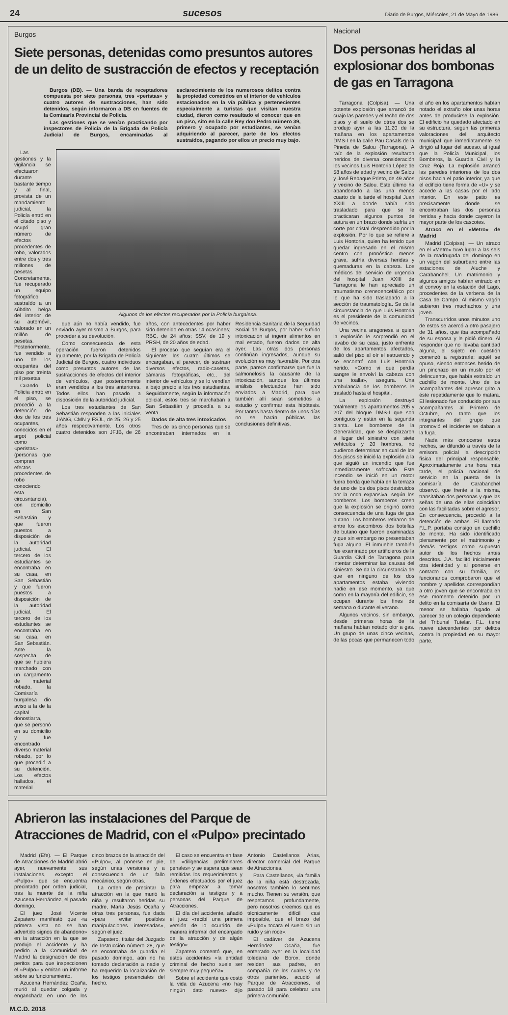24 sucesos Diario de Burgos, Miércoles, 21 de Mayo de 1986
Burgos
Siete personas, detenidas como presuntos autores de un delito de sustracción de efectos y receptación
Burgos (DB). — Una banda de receptadores compuesta por siete personas, tres «peristas» y cuatro autores de sustracciones, han sido detenidos, según informaron a DB en fuentes de la Comisaría Provincial de Policía.
Las gestiones que se venían practicando por inspectores de Policía de la Brigada de Policía Judicial de Burgos, encaminadas al esclarecimiento de los numerosos delitos contra la propiedad cometidos en el interior de vehículos estacionados en la vía pública y pertenecientes especialmente a turistas que visitan nuestra ciudad, dieron como resultado el conocer que en un piso, sito en la calle Rey don Pedro número 39, primero y ocupado por estudiantes, se venían adquiriendo al parecer, parte de los efectos sustraidos, pagando por ellos un precio muy bajo.
Las gestiones y la vigilancia se efectuaron durante bastante tiempo y al final, provista de un mandamiento judicial, la Policía entró en el citado piso y ocupó gran número de efectos procedentes de robo, valorados entre dos y tres millones de pesetas. Concretamente, fue recuperado un equipo fotográfico sustraído a un súbdito belga del interior de su automóvil, valorado en un millón de pesetas. Posteriormente, fue vendido a uno de los ocupantes del piso por treinta mil pesetas.
Cuando la Policía entró en el piso, se procedió a la detención de dos de los tres ocupantes, conocidos en el argot policial como «peristas» (personas que compran efectos procedentes de robo conociendo esta circusntancia), con domicilio en San Sebastián y que fueron puestos a disposición de la autoridad judicial. El tercero de los estudiantes se encontraba en su casa, en San Sebastián y que fueron puestos a disposición de la autoridad judicial. El tercero de los estudiantes se encontraba en su casa, en San Sebastián. Ante la sospecha de que se hubiera marchado con un cargamento de material robado, la Comisaría burgalesa dio aviso a la de la capital donostiarra, que se personó en su domicilio y fue encontrado diverso material robado, por lo que procedió a su detención. Los efectos hallados, el material
Algunos de los efectos recuperados por la Policía burgalesa.
que aún no había vendido, fue enviado ayer mismo a Burgos, para proceder a su devolución.
Como consecuencia de esta operación fueron detenidos igualmente, por la Brigada de Policía Judicial de Burgos, cuatro individuos como presuntos autores de las sustracciones de efectos del interior de vehículos, que posteriormente eran vendidos a los tres anteriores. Todos ellos han pasado a disposición de la autoridad judicial.
Los tres estudiantes de San Sebastián responden a las iniciales JIANG, CMN y FSJL, de 25, 26 y 25 años respectivamente. Los otros cuatro detenidos son JFJB, de 26 años, con antecedentes por haber sido detenido en otras 14 ocasiones; RBC, de 24 años; SSV, de 19 y PRSH, de 20 años de edad.
El proceso que seguían era el siguiente: los cuatro últimos se encargaban, al parecer, de sustraer diversos efectos, radio-casetes, cámaras fotográficas, etc., del interior de vehículos y se lo vendían a bajo precio a los tres estudiantes. Seguidamente, según la información policial, estos tres se marchaban a San Sebastián y procedía a su venta.
Dados de alta tres intoxicados
Tres de las cinco personas que se encontraban internados en la Residencia Sanitaria de la Seguridad Social de Burgos, por haber sufrido intoxicación al ingerir alimentos en mal estado, fueron dados de alta ayer. Las otras dos personas continúan ingresados, aunque su evolución es muy favorable. Por otra parte, parece confirmarse que fue la salmonelosis la causante de la intoxicación, aunque los últimos análisis efectuados han sido enviados a Madrid, para que también allí sean sometidos a estudio y confirmar esta hipótesis. Por tantos hasta dentro de unos días no se harán públicas las conclusiones definitivas.
Abrieron las instalaciones del Parque de Atracciones de Madrid, con el «Pulpo» precintado
Madrid (Efe). — El Parque de Atracciones de Madrid abrió ayer, nuevamente sus instalaciones, excepto el «Pulpo» que se encuentra precintado por orden judicial, tras la muerte de la niña Azucena Hernández, el pasado domingo.
El juez José Vicente Zapatero manifestó que «a primera vista no se han advertido signos de abandono» en la atracción en la que se produjo el accidente y ha pedido a la Comunidad de Madrid la designación de dos peritos para que inspeccionen el «Pulpo» y emitan un informe sobre su funcionamiento.
Azucena Hernández Ocaña, murió al quedar colgada y enganchada en uno de los cinco brazos de la atracción del «Pulpo», al ponerse en pie, según unas versiones y a consecuencia de un fallo mecánico, según otras.
La orden de precintar la atracción en la que murió la niña y resultaron heridas su madre, María Jesús Ocaña y otras tres personas, fue dada «para evitar posibles manipulaciones interesadas», según el juez.
Zapatero, titular del Juzgado de Instrucción número 28, que se encontraba de guardia el pasado domingo, aún no ha tomado declaración a nadie y ha requerido la localización de los testigos presenciales del hecho.
El caso se encuentra en fase de «diligencias preliminares penales» y se espera que sean remitidas los requerimientos y órdenes efectuados por el juez para empezar a tomar declaración a testigos y a personas del Parque de Atracciones.
El día del accidente, añadió el juez «recibí una primera versión de lo ocurrido, de manera informal del encargado de la atracción y de algún testigo».
Zapatero comentó que, en estos accidentes «la entidad criminal de hecho suele ser siempre muy pequeña».
Sobre el accidente que costó la vida de Azucena «no hay ningún dato nuevo» dijo Antonio Castellanos Arias, director comercial del Parque de Atracciones.
Para Castellanos, «la familia de la niña está destrozada, nosotros también lo sentimos mucho. Tienen su versión, que respetamos profundamente, pero nosotros creemos que es técnicamente difícil casi imposible, que el brazo del «Pulpo» tocara el suelo sin un ruido y sin roce».
El cadáver de Azucena Hernández Ocaña, fue enterrado ayer en la localidad toledana de Borox, donde residen sus padres, en compañía de los cuales y de otros parientes, acudió al Parque de Atracciones, el pasado 18 para celebrar una primera comunión.
Nacional
Dos personas heridas al explosionar dos bombonas de gas en Tarragona
Tarragona (Colpisa). — Una potente explosión que arrancó de cuajo las paredes y el techo de dos pisos y el suelo de otros dos se produjo ayer a las 11,20 de la mañana en los apartamentos DMS-I en la calle Pau Casals de la Pineda de Salou (Tarragona). A raíz de la explosión resultaron heridos de diversa consideración los vecinos Luis Hontoria López de 58 años de edad y vecino de Salou y José Rebaque Prieto, de 49 años y vecino de Salou. Este último ha abandonado a las una menos cuarto de la tarde el hospital Juan XXIII a donde había sido trasladado para que se le practicaran algunos puntos de sutura en un brazo donde sufría un corte por cristal desprendido por la explosión. Por lo que se refiere a Luis Hontoria, quien ha tenido que quedar ingresado en el mismo centro con pronóstico menos grave, sufría diversas heridas y quemaduras en la cabeza. Los médicos del servicio de urgencia del hospital Juan XXIII de Tarragona le han apreciado un traumatismo creneoencefálico por lo que ha sido trasladado a la sección de traumatología. Se da la circunstancia de que Luis Hontoria es el presidente de la comunidad de vecinos.
Una vecina aragonesa a quien la explosión le sorprendió en el lavabo de su casa, justo enfrente de los apartamentos afectados, salió del piso al oír el estruendo y se encontró con Luis Hontoria herido. «Como vi que perdía sangre le envolví la cabeza con una toalla», asegura. Una ambulancia de los bomberos le trasladó hasta el hospital.
La explosión destruyó totalmente los apartamentos 205 y 207 del bloque DMS-I que son contiguos y están en la segunda planta. Los bomberos de la Generalidad, que se desplazaron al lugar del siniestro con siete vehículos y 20 hombres, no pudieron determinar en cual de los dos pisos se inició la explosión a la que siguió un incendio que fue inmediatamente sofocado. Este incendio se inició en un motor fuera borda que había en la terraza de uno de los dos pisos destruidos por la onda expansiva, según los bomberos. Los bomberos creen que la explosión se originó como consecuencia de una fuga de gas butano. Los bomberos retiraron de entre los escombros dos botellas de butano que fueron examinadas y que sin embargo no presentaban fuga alguna. El inmueble también fue examinado por artificieros de la Guardia Civil de Tarragona para intentar determinar las causas del siniestro. Se da la circunstancia de que en ninguno de los dos apartamentos estaba viviendo nadie en ese momento, ya que como en la mayoría del edificio, se ocupan durante los fines de semana o durante el verano.
Algunos vecinos, sin embargo, desde primeras horas de la mañana habían notado olor a gas. Un grupo de unas cinco vecinas, de las pocas que permanecen todo el año en los apartamentos habían notado el extraño olor unas horas antes de producirse la explosión. El edificio ha quedado afectado en su estructura, según las primeras valoraciones del arquitecto municipal que inmediatamente se dirigió al lugar del suceso, al igual que la Policía Municipal, los Bomberos, la Guardia Civil y la Cruz Roja. La explosión arrancó las paredes interiores de los dos pisos hacia el patio interior, ya que el edificio tiene forma de «U» y se accede a las casas por el lado interior. En este patio es precisamente donde se encontraban las dos personas heridas y hacia donde cayeron la mayor parte de los cascotes.
Atraco en el «Metro» de Madrid
Madrid (Colpisa). — Un atraco en el «Metro» tuvo lugar a las seis de la madrugada del domingo en un vagón del suburbano entre las estaciones de Aluche y Carabanchel. Un matrimonio y algunos amigos habían entrado en el convoy en la estación del Lago, procedentes de la verbena de la Casa de Campo. Al mismo vagón subieron tres muchachos y una joven.
Transcurridos unos minutos uno de estos se acercó a otro pasajero de 31 años, que iba acompañado de su esposa y le pidió dinero. Al responder que no llevaba cantidad alguna, el sujeto en cuestión comenzó a registrarle; aquél se opuso, siendo entonces herido de un pinchazo en un muslo por el delincuente, que había extraído un cuchillo de monte. Uno de los acompañantes del agresor grito a éste repetidamente que lo matara. El lesionado fue conducido por sus acompañantes al Primero de Octubre, en tanto que los integrantes del grupo que promovió el incidente se daban a la fuga.
Nada más conocerse estos hechos, se difundió a través de la emisora policial la descripción física del principal responsable. Aproximadamente una hora más tarde, el policía nacional de servicio en la puerta de la comisaría de Carabanchel observó, que frente a la misma, transitaban dos personas y que las señas de una de ellas coincidían con las facilitadas sobre el agresor. En consecuencia, procedió a la detención de ambas. El llamado F.L.P. portaba consigo un cuchillo de monte. Ha sido identificado plenamente por el matrimonio y demás testigos como supuesto autor de los hechos antes descritos. J.A. facilitó inicialmente otra identidad y al ponerse en contacto con su familia, los funcionarios comprobaron que el nombre y apellidos correspondían a otro joven que se encontraba en ese momento detenido por un delito en la comisaría de Usera. El menor se hallaba fugado al parecer de un colegio dependiente del Tribunal Tutelar. F.L. tiene nueve atecendentes por delitos contra la propiedad en su mayor parte.
M.C.D. 2018